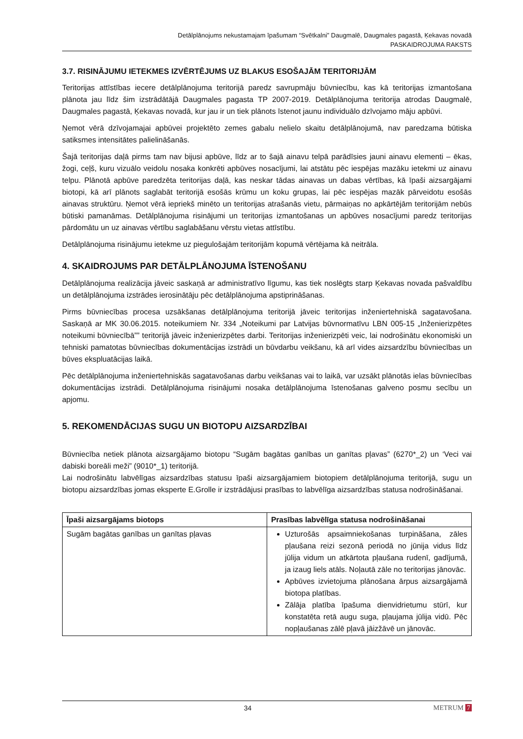Detālplānojums nekustamajam īpašumam “Svētkalni” Daugmalē, Daugmales pagastā, Ķekavas novadā
PASKAIDROJUMA RAKSTS
3.7. RISINĀJUMU IETEKMES IZVĒRTĒJUMS UZ BLAKUS ESOŠAJĀM TERITORIJĀM
Teritorijas attīstības iecere detālplānojuma teritorijā paredz savrupmāju būvniecību, kas kā teritorijas izmantošana plānota jau līdz šim izstrādātājā Daugmales pagasta TP 2007-2019. Detālplānojuma teritorija atrodas Daugmalē, Daugmales pagastā, Ķekavas novadā, kur jau ir un tiek plānots īstenot jaunu individuālo dzīvojamo māju apbūvi.
Ņemot vērā dzīvojamajai apbūvei projektēto zemes gabalu nelielo skaitu detālplānojumā, nav paredzama būtiska satiksmes intensitātes palielināšanās.
Šajā teritorijas daļā pirms tam nav bijusi apbūve, līdz ar to šajā ainavu telpā parādīsies jauni ainavu elementi – ēkas, žogi, ceļš, kuru vizuālo veidolu nosaka konkrēti apbūves nosacījumi, lai atstātu pēc iespējas mazāku ietekmi uz ainavu telpu. Plānotā apbūve paredzēta teritorijas daļā, kas neskar tādas ainavas un dabas vērtības, kā īpaši aizsargājami biotopi, kā arī plānots saglabāt teritorijā esošās krūmu un koku grupas, lai pēc iespējas mazāk pārveidotu esošās ainavas struktūru. Ņemot vērā iepriekš minēto un teritorijas atrašanās vietu, pārmaiņas no apkārtējām teritorijām nebūs būtiski pamanāmas. Detālplānojuma risinājumi un teritorijas izmantošanas un apbūves nosacījumi paredz teritorijas pārdomātu un uz ainavas vērtību saglabāšanu vērstu vietas attīstību.
Detālplānojuma risinājumu ietekme uz piegulošajām teritorijām kopumā vērtējama kā neitrāla.
4. SKAIDROJUMS PAR DETĀLPLĀNOJUMA ĪSTENOŠANU
Detālplānojuma realizācija jāveic saskaņā ar administratīvo līgumu, kas tiek noslēgts starp Ķekavas novada pašvaldību un detālplānojuma izstrādes ierosinātāju pēc detālplānojuma apstiprināšanas.
Pirms būvniecības procesa uzsākšanas detālplānojuma teritorijā jāveic teritorijas inženiertehniskā sagatavošana. Saskaņā ar MK 30.06.2015. noteikumiem Nr. 334 „Noteikumi par Latvijas būvnormatīvu LBN 005-15 „Inženierizpētes noteikumi būvniecībā”” teritorijā jāveic inženierizpētes darbi. Teritorijas inženierizpēti veic, lai nodrošinātu ekonomiski un tehniski pamatotas būvniecības dokumentācijas izstrādi un būvdarbu veikšanu, kā arī vides aizsardzību būvniecības un būves ekspluatācijas laikā.
Pēc detālplānojuma inženiertehniskās sagatavošanas darbu veikšanas vai to laikā, var uzsākt plānotās ielas būvniecības dokumentācijas izstrādi. Detālplānojuma risinājumi nosaka detālplānojuma īstenošanas galveno posmu secību un apjomu.
5. REKOMENDĀCIJAS SUGU UN BIOTOPU AIZSARDZĪBAI
Būvniecība netiek plānota aizsargājamo biotopu “Sugām bagātas ganības un ganītas pļavas” (6270*_2) un ‘Veci vai dabiski boreāli meži” (9010*_1) teritorijā.
Lai nodrošinātu labvēlīgas aizsardzības statusu īpaši aizsargājamiem biotopiem detālplānojuma teritorijā, sugu un biotopu aizsardzības jomas eksperte E.Grolle ir izstrādājusi prasības to labvēlīga aizsardzības statusa nodrošināšanai.
| Īpaši aizsargājams biotops | Prasības labvēlīga statusa nodrošināšanai |
| --- | --- |
| Sugām bagātas ganības un ganītas pļavas | Uzturošās apsaimniekošanas turpināšana, zāles pļaušana reizi sezonā periodā no jūnija vidus līdz jūlija vidum un atkārtota pļaušana rudenī, gadījumā, ja izaug liels atāls. Noļautā zāle no teritorijas jānovāc. Apbūves izvietojuma plānošana ārpus aizsargājamā biotopa platības. Zālāja platība īpašuma dienvidrietumu stūrī, kur konstatēta retā augu suga, pļaujama jūlija vidū. Pēc nopļaušanas zālē pļavā jāizžāvē un jānovāc. |
34 METRUM 7